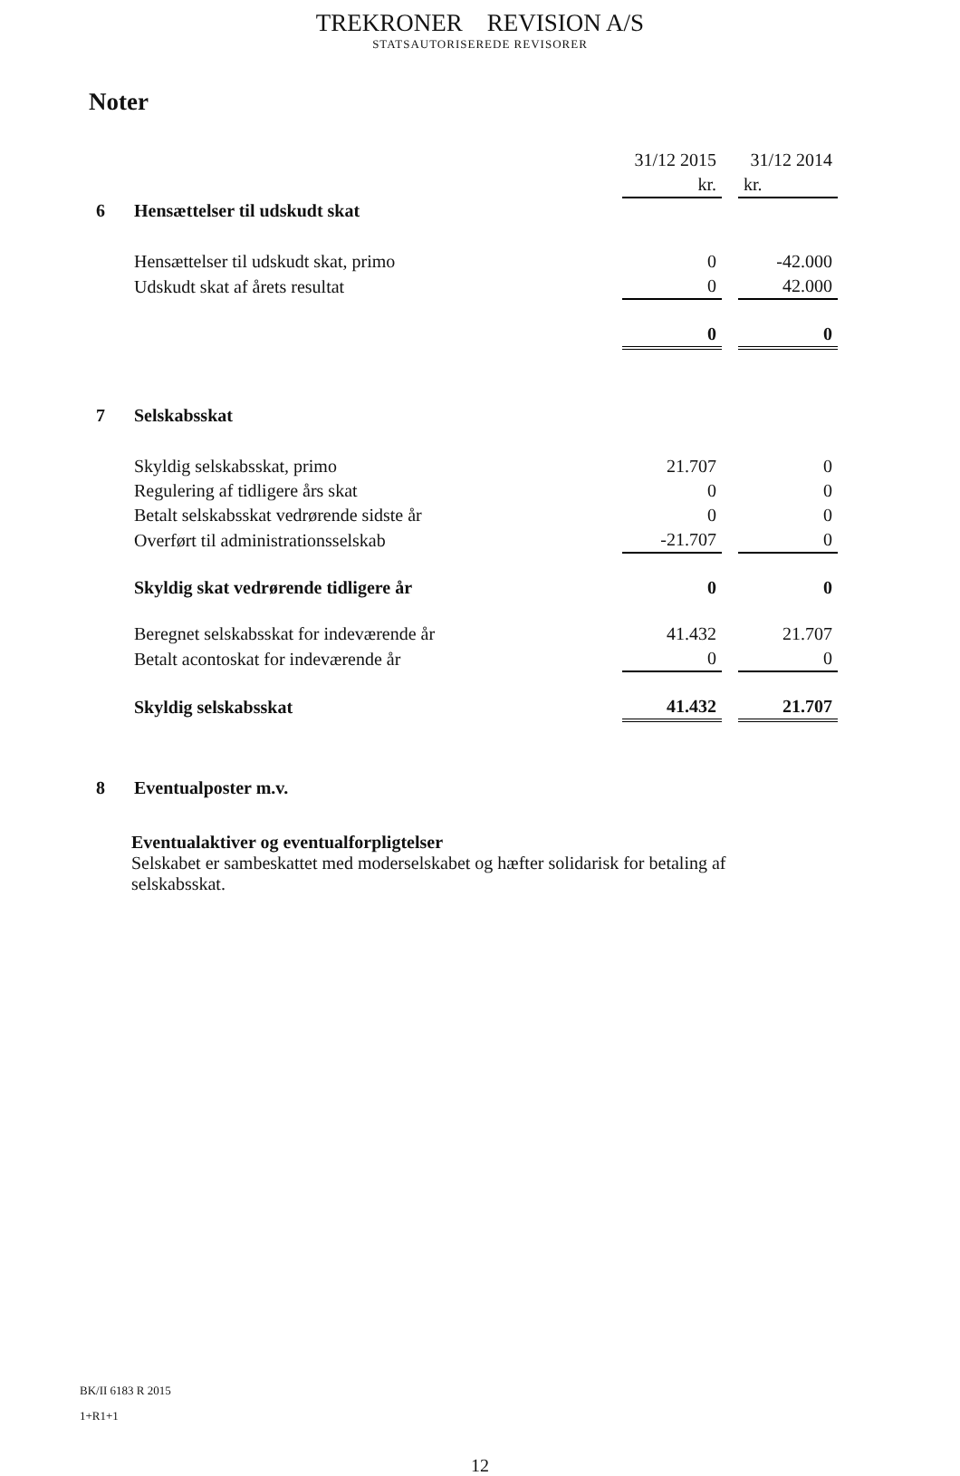TREKRONER REVISION A/S
STATSAUTORISEREDE REVISORER
Noter
| | | 31/12 2015 | | 31/12 2014 |
| | | kr. | | kr. |
| 6 | Hensættelser til udskudt skat | | | |
| | Hensættelser til udskudt skat, primo | 0 | | -42.000 |
| | Udskudt skat af årets resultat | 0 | | 42.000 |
| | | 0 | | 0 |
| 7 | Selskabsskat | | | |
| | Skyldig selskabsskat, primo | 21.707 | | 0 |
| | Regulering af tidligere års skat | 0 | | 0 |
| | Betalt selskabsskat vedrørende sidste år | 0 | | 0 |
| | Overført til administrationsselskab | -21.707 | | 0 |
| | Skyldig skat vedrørende tidligere år | 0 | | 0 |
| | Beregnet selskabsskat for indeværende år | 41.432 | | 21.707 |
| | Betalt acontoskat for indeværende år | 0 | | 0 |
| | Skyldig selskabsskat | 41.432 | | 21.707 |
| 8 | Eventualposter m.v. | | | |
Eventualaktiver og eventualforpligtelser
Selskabet er sambeskattet med moderselskabet og hæfter solidarisk for betaling af selskabsskat.
BK/II 6183 R 2015
1+R1+1
12